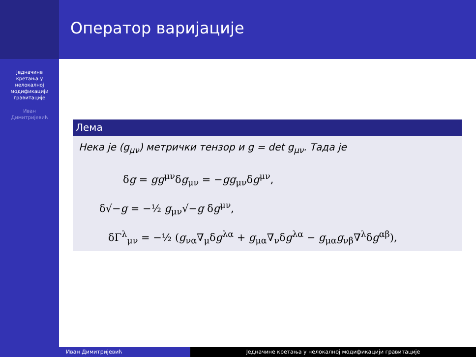Једначине
кретања у
нелокалној
модификацији
гравитације
Иван
Димитријевић
Оператор варијације
Лема
Нека је (g<sub>μν</sub>) метрички тензор и g = det g<sub>μν</sub>. Тада је
δg = gg<sup>μν</sup>δg<sub>μν</sub> = −gg<sub>μν</sub>δg<sup>μν</sup>,
δ√−g = −½ g<sub>μν</sub>√−g δg<sup>μν</sup>,
δΓ<sup>λ</sup><sub>μν</sub> = −½ (g<sub>να</sub>∇<sub>μ</sub>δg<sup>λα</sup> + g<sub>μα</sub>∇<sub>ν</sub>δg<sup>λα</sup> − g<sub>μα</sub>g<sub>νβ</sub>∇<sup>λ</sup>δg<sup>αβ</sup>),
Иван Димитријевић Једначине кретања у нелокалној модификацији гравитације